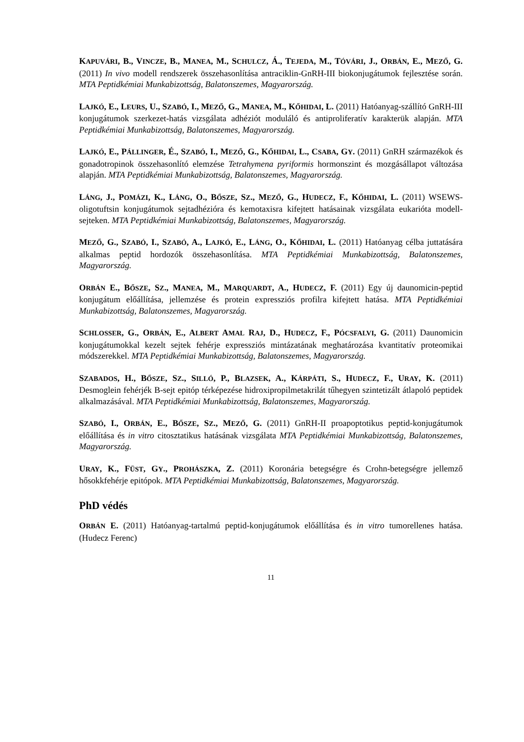KAPUVÁRI, B., VINCZE, B., MANEA, M., SCHULCZ, Á., TEJEDA, M., TÓVÁRI, J., ORBÁN, E., MEZŐ, G. (2011) In vivo modell rendszerek összehasonlítása antraciklin-GnRH-III biokonjugátumok fejlesztése során. MTA Peptidkémiai Munkabizottság, Balatonszemes, Magyarország.
LAJKÓ, E., LEURS, U., SZABÓ, I., MEZŐ, G., MANEA, M., KŐHIDAI, L. (2011) Hatóanyag-szállító GnRH-III konjugátumok szerkezet-hatás vizsgálata adhéziót moduláló és antiproliferatív karakterük alapján. MTA Peptidkémiai Munkabizottság, Balatonszemes, Magyarország.
LAJKÓ, E., PÁLLINGER, É., SZABÓ, I., MEZŐ, G., KŐHIDAI, L., CSABA, GY. (2011) GnRH származékok és gonadotropinok összehasonlító elemzése Tetrahymena pyriformis hormonszint és mozgásállapot változása alapján. MTA Peptidkémiai Munkabizottság, Balatonszemes, Magyarország.
LÁNG, J., POMÁZI, K., LÁNG, O., BŐSZE, SZ., MEZŐ, G., HUDECZ, F., KŐHIDAI, L. (2011) WSEWS-oligotuftsin konjugátumok sejtadhézióra és kemotaxisra kifejtett hatásainak vizsgálata eukarióta modell-sejteken. MTA Peptidkémiai Munkabizottság, Balatonszemes, Magyarország.
MEZŐ, G., SZABÓ, I., SZABÓ, A., LAJKÓ, E., LÁNG, O., KŐHIDAI, L. (2011) Hatóanyag célba juttatására alkalmas peptid hordozók összehasonlítása. MTA Peptidkémiai Munkabizottság, Balatonszemes, Magyarország.
ORBÁN E., BŐSZE, SZ., MANEA, M., MARQUARDT, A., HUDECZ, F. (2011) Egy új daunomicin-peptid konjugátum előállítása, jellemzése és protein expressziós profilra kifejtett hatása. MTA Peptidkémiai Munkabizottság, Balatonszemes, Magyarország.
SCHLOSSER, G., ORBÁN, E., ALBERT AMAL RAJ, D., HUDECZ, F., PÓCSFALVI, G. (2011) Daunomicin konjugátumokkal kezelt sejtek fehérje expressziós mintázatának meghatározása kvantitatív proteomikai módszerekkel. MTA Peptidkémiai Munkabizottság, Balatonszemes, Magyarország.
SZABADOS, H., BŐSZE, SZ., SILLÓ, P., BLAZSEK, A., KÁRPÁTI, S., HUDECZ, F., URAY, K. (2011) Desmoglein fehérjék B-sejt epitóp térképezése hidroxipropilmetakrilát tűhegyen szintetizált átlapoló peptidek alkalmazásával. MTA Peptidkémiai Munkabizottság, Balatonszemes, Magyarország.
SZABÓ, I., ORBÁN, E., BŐSZE, SZ., MEZŐ, G. (2011) GnRH-II proapoptotikus peptid-konjugátumok előállítása és in vitro citosztatikus hatásának vizsgálata MTA Peptidkémiai Munkabizottság, Balatonszemes, Magyarország.
URAY, K., FÜST, GY., PROHÁSZKA, Z. (2011) Koronária betegségre és Crohn-betegségre jellemző hősokkfehérje epitópok. MTA Peptidkémiai Munkabizottság, Balatonszemes, Magyarország.
PhD védés
ORBÁN E. (2011) Hatóanyag-tartalmú peptid-konjugátumok előállítása és in vitro tumorellenes hatása. (Hudecz Ferenc)
11